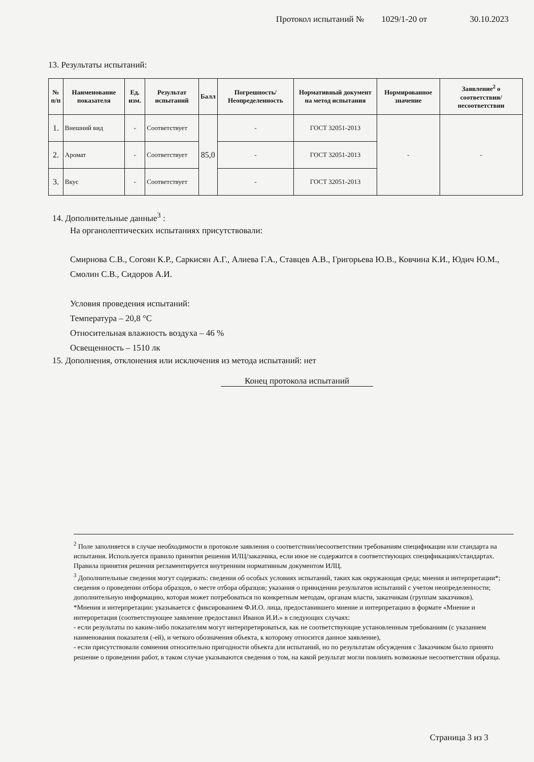Протокол испытаний № 1029/1-20 от 30.10.2023
13. Результаты испытаний:
| № п/п | Наименование показателя | Ед. изм. | Результат испытаний | Балл | Погрешность/ Неопределенность | Нормативный документ на метод испытания | Нормированное значение | Заявление<sup>2</sup> о соответствии/несоответствии |
| --- | --- | --- | --- | --- | --- | --- | --- | --- |
| 1. | Внешний вид | - | Соответствует | 85,0 | - | ГОСТ 32051-2013 | - | - |
| 2. | Аромат | - | Соответствует | | - | ГОСТ 32051-2013 | | |
| 3. | Вкус | - | Соответствует | | - | ГОСТ 32051-2013 | | |
14. Дополнительные данные<sup>3</sup> :
На органолептических испытаниях присутствовали:
Смирнова С.В., Согоян К.Р., Саркисян А.Г., Алиева Г.А., Ставцев А.В., Григорьева Ю.В., Ковчина К.И., Юдич Ю.М., Смолин С.В., Сидоров А.И.
Условия проведения испытаний:
Температура – 20,8 °С
Относительная влажность воздуха – 46 %
Освещенность – 1510 лк
15. Дополнения, отклонения или исключения из метода испытаний: нет
Конец протокола испытаний
<sup>2</sup> Поле заполняется в случае необходимости в протоколе заявления о соответствии/несоответствии требованиям спецификации или стандарта на испытания. Используется правило принятия решения ИЛЦ/заказчика, если иное не содержится в соответствующих спецификациях/стандартах. Правила принятия решения регламентируется внутренним нормативным документом ИЛЦ.
<sup>3</sup> Дополнительные сведения могут содержать: сведения об особых условиях испытаний, таких как окружающая среда; мнения и интерпретации*; сведения о проведении отбора образцов, о месте отбора образцов; указания о привидении результатов испытаний с учетом неопределенности; дополнительную информацию, которая может потребоваться по конкретным методам, органам власти, заказчикам (группам заказчиков).
*Мнения и интерпретации: указывается с фиксированием Ф.И.О. лица, предоставившего мнение и интерпретацию в формате «Мнение и интерпретация (соответствующее заявление предоставил Иванов И.И.» в следующих случаях:
- если результаты по каким-либо показателям могут интерпретироваться, как не соответствующие установленным требованиям (с указанием наименования показателя (-ей), и четкого обозначения объекта, к которому относится данное заявление),
- если присутствовали сомнения относительно пригодности объекта для испытаний, но по результатам обсуждения с Заказчиком было принято решение о проведении работ, в таком случае указываются сведения о том, на какой результат могли повлиять возможные несоответствия образца.
Страница 3 из 3